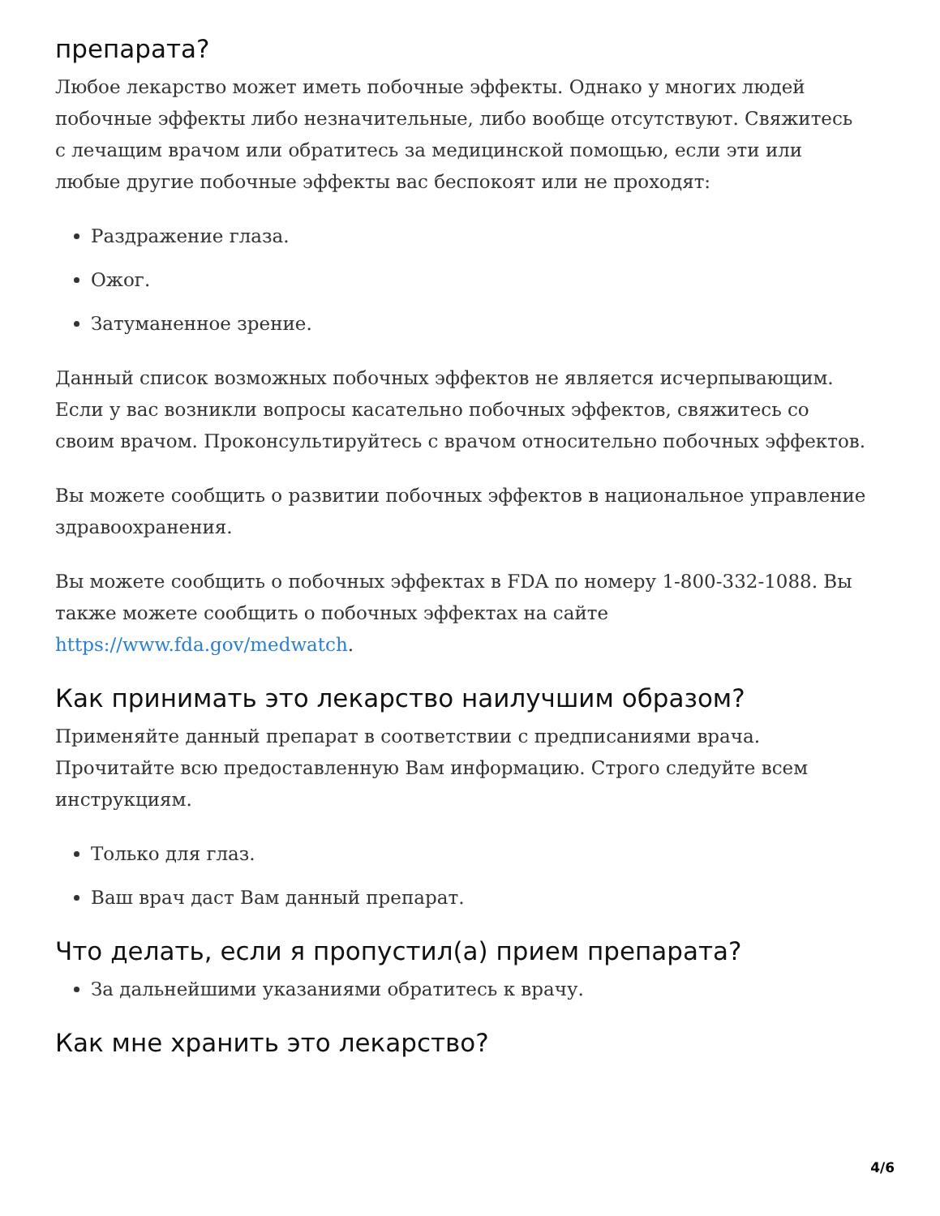препарата?
Любое лекарство может иметь побочные эффекты. Однако у многих людей побочные эффекты либо незначительные, либо вообще отсутствуют. Свяжитесь с лечащим врачом или обратитесь за медицинской помощью, если эти или любые другие побочные эффекты вас беспокоят или не проходят:
Раздражение глаза.
Ожог.
Затуманенное зрение.
Данный список возможных побочных эффектов не является исчерпывающим. Если у вас возникли вопросы касательно побочных эффектов, свяжитесь со своим врачом. Проконсультируйтесь с врачом относительно побочных эффектов.
Вы можете сообщить о развитии побочных эффектов в национальное управление здравоохранения.
Вы можете сообщить о побочных эффектах в FDA по номеру 1-800-332-1088. Вы также можете сообщить о побочных эффектах на сайте https://www.fda.gov/medwatch.
Как принимать это лекарство наилучшим образом?
Применяйте данный препарат в соответствии с предписаниями врача. Прочитайте всю предоставленную Вам информацию. Строго следуйте всем инструкциям.
Только для глаз.
Ваш врач даст Вам данный препарат.
Что делать, если я пропустил(а) прием препарата?
За дальнейшими указаниями обратитесь к врачу.
Как мне хранить это лекарство?
4/6